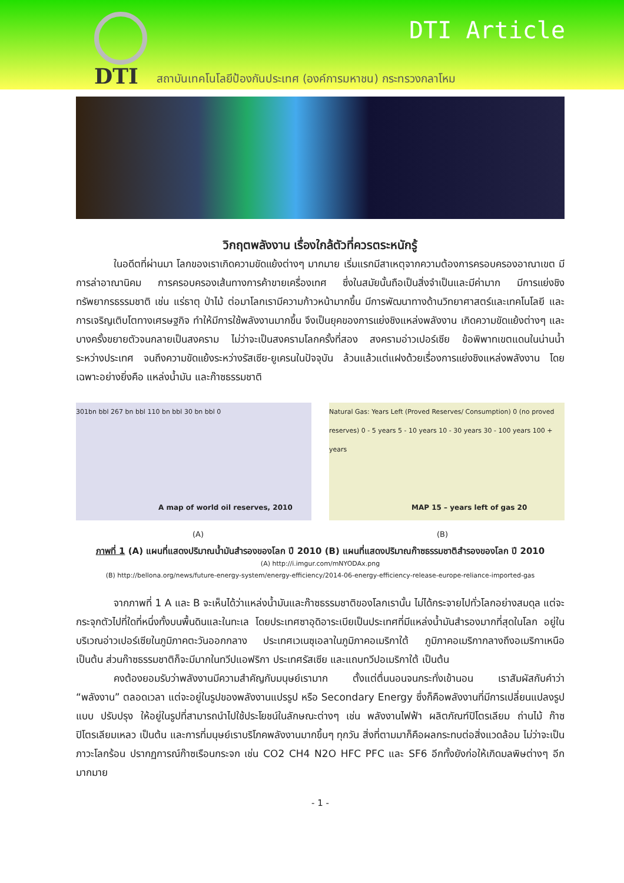DTI
DTI Article
สถาบันเทคโนโลยีป้องกันประเทศ (องค์การมหาชน) กระทรวงกลาโหม
วิกฤตพลังงาน เรื่องใกล้ตัวที่ควรตระหนักรู้
ในอดีตที่ผ่านมา โลกของเราเกิดความขัดแย้งต่างๆ มากมาย เริ่มแรกมีสาเหตุจากความต้องการครอบครองอาณาเขต มีการล่าอาณานิคม การครอบครองเส้นทางการค้าขายเครื่องเทศ ซึ่งในสมัยนั้นถือเป็นสิ่งจำเป็นและมีค่ามาก มีการแย่งชิงทรัพยากรธรรมชาติ เช่น แร่ธาตุ ป่าไม้ ต่อมาโลกเรามีความก้าวหน้ามากขึ้น มีการพัฒนาทางด้านวิทยาศาสตร์และเทคโนโลยี และการเจริญเติบโตทางเศรษฐกิจ ทำให้มีการใช้พลังงานมากขึ้น จึงเป็นยุคของการแย่งชิงแหล่งพลังงาน เกิดความขัดแย้งต่างๆ และบางครั้งขยายตัวจนกลายเป็นสงคราม ไม่ว่าจะเป็นสงครามโลกครั้งที่สอง สงครามอ่าวเปอร์เซีย ข้อพิพาทเขตแดนในน่านน้ำระหว่างประเทศ จนถึงความขัดแย้งระหว่างรัสเซีย-ยูเครนในปัจจุบัน ล้วนแล้วแต่แฝงด้วยเรื่องการแย่งชิงแหล่งพลังงาน โดยเฉพาะอย่างยิ่งคือ แหล่งน้ำมัน และก๊าซธรรมชาติ
301bn bbl 267 bn bbl 110 bn bbl 30 bn bbl 0
A map of world oil reserves, 2010
Natural Gas: Years Left (Proved Reserves/ Consumption) 0 (no proved reserves) 0 - 5 years 5 - 10 years 10 - 30 years 30 - 100 years 100 + years
MAP 15 – years left of gas 20
(A) (B)
ภาพที่ 1 (A) แผนที่แสดงปริมาณน้ำมันสำรองของโลก ปี 2010 (B) แผนที่แสดงปริมาณก๊าซธรรมชาติสำรองของโลก ปี 2010
(A) http://i.imgur.com/mNYODAx.png
(B) http://bellona.org/news/future-energy-system/energy-efficiency/2014-06-energy-efficiency-release-europe-reliance-imported-gas
จากภาพที่ 1 A และ B จะเห็นได้ว่าแหล่งน้ำมันและก๊าซธรรมชาติของโลกเรานั้น ไม่ได้กระจายไปทั่วโลกอย่างสมดุล แต่จะกระจุกตัวไปที่ใดที่หนึ่งทั้งบนพื้นดินและในทะเล โดยประเทศซาอุดิอาระเบียเป็นประเทศที่มีแหล่งน้ำมันสำรองมากที่สุดในโลก อยู่ในบริเวณอ่าวเปอร์เซียในภูมิภาคตะวันออกกลาง ประเทศเวเนซุเอลาในภูมิภาคอเมริกาใต้ ภูมิภาคอเมริกากลางถึงอเมริกาเหนือ เป็นต้น ส่วนก๊าซธรรมชาติก็จะมีมากในทวีปแอฟริกา ประเทศรัสเซีย และแถบทวีปอเมริกาใต้ เป็นต้น
คงต้องยอมรับว่าพลังงานมีความสำคัญกับมนุษย์เรามาก ตั้งแต่ตื่นนอนจนกระทั่งเข้านอน เราสัมผัสกับคำว่า “พลังงาน” ตลอดเวลา แต่จะอยู่ในรูปของพลังงานแปรรูป หรือ Secondary Energy ซึ่งก็คือพลังงานที่มีการเปลี่ยนแปลงรูปแบบ ปรับปรุง ให้อยู่ในรูปที่สามารถนำไปใช้ประโยชน์ในลักษณะต่างๆ เช่น พลังงานไฟฟ้า ผลิตภัณฑ์ปิโตรเลียม ถ่านไม้ ก๊าซปิโตรเลียมเหลว เป็นต้น และการที่มนุษย์เราบริโภคพลังงานมากขึ้นๆ ทุกวัน สิ่งที่ตามมาก็คือผลกระทบต่อสิ่งแวดล้อม ไม่ว่าจะเป็นภาวะโลกร้อน ปรากฏการณ์ก๊าซเรือนกระจก เช่น CO2 CH4 N2O HFC PFC และ SF6 อีกทั้งยังก่อให้เกิดมลพิษต่างๆ อีกมากมาย
- 1 -